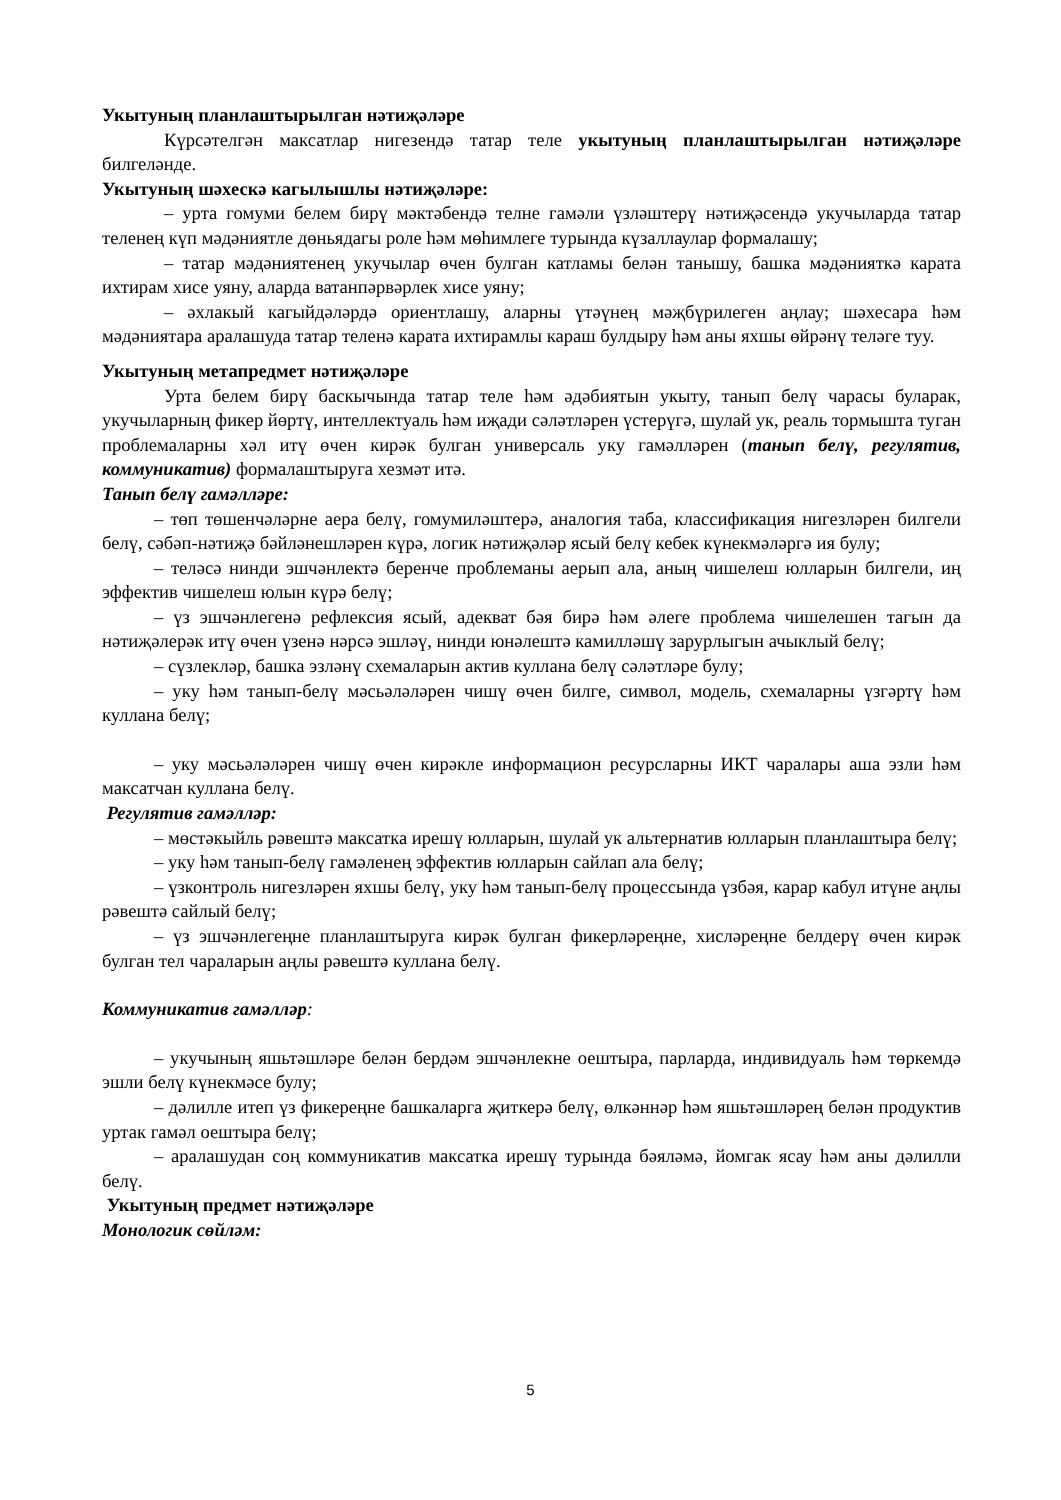Укытуның планлаштырылган нәтиҗәләре
Күрсәтелгән максатлар нигезендә татар теле укытуның планлаштырылган нәтиҗәләре билгеләнде.
Укытуның шәхескә кагылышлы нәтиҗәләре:
– урта гомуми белем бирү мәктәбендә телне гамәли үзләштерү нәтиҗәсендә укучыларда татар теленең күп мәдәниятле дөньядагы роле һәм мөһимлеге турында күзаллаулар формалашу;
– татар мәдәниятенең укучылар өчен булган катламы белән танышу, башка мәдәнияткә карата ихтирам хисе уяну, аларда ватанпәрвәрлек хисе уяну;
– әхлакый кагыйдәләрдә ориентлашу, аларны үтәүнең мәҗбүрилеген аңлау; шәхесара һәм мәдәниятара аралашуда татар теленә карата ихтирамлы караш булдыру һәм аны яхшы өйрәнү теләге туу.
Укытуның метапредмет нәтиҗәләре
Урта белем бирү баскычында татар теле һәм әдәбиятын укыту, танып белү чарасы буларак, укучыларның фикер йөртү, интеллектуаль һәм иҗади сәләтләрен үстерүгә, шулай ук, реаль тормышта туган проблемаларны хәл итү өчен кирәк булган универсаль уку гамәлләрен (танып белү, регулятив, коммуникатив) формалаштыруга хезмәт итә.
Танып белү гамәлләре:
– төп төшенчәләрне аера белү, гомумиләштерә, аналогия таба, классификация нигезләрен билгели белү, сәбәп-нәтиҗә бәйләнешләрен күрә, логик нәтиҗәләр ясый белү кебек күнекмәләргә ия булу;
– теләсә нинди эшчәнлектә беренче проблеманы аерып ала, аның чишелеш юлларын билгели, иң эффектив чишелеш юлын күрә белү;
– үз эшчәнлегенә рефлексия ясый, адекват бәя бирә һәм әлеге проблема чишелешен тагын да нәтиҗәлерәк итү өчен үзенә нәрсә эшләү, нинди юнәлештә камилләшү зарурлыгын ачыклый белү;
– сүзлекләр, башка эзләнү схемаларын актив куллана белү сәләтләре булу;
– уку һәм танып-белү мәсьәләләрен чишү өчен билге, символ, модель, схемаларны үзгәртү һәм куллана белү;
– уку мәсьәләләрен чишү өчен кирәкле информацион ресурсларны ИКТ чаралары аша эзли һәм максатчан куллана белү.
Регулятив гамәлләр:
– мөстәкыйль рәвештә максатка ирешү юлларын, шулай ук альтернатив юлларын планлаштыра белү;
– уку һәм танып-белү гамәленең эффектив юлларын сайлап ала белү;
– үзконтроль нигезләрен яхшы белү, уку һәм танып-белү процессында үзбәя, карар кабул итүне аңлы рәвештә сайлый белү;
– үз эшчәнлегеңне планлаштыруга кирәк булган фикерләреңне, хисләреңне белдерү өчен кирәк булган тел чараларын аңлы рәвештә куллана белү.
Коммуникатив гамәлләр:
– укучының яшьтәшләре белән бердәм эшчәнлекне оештыра, парларда, индивидуаль һәм төркемдә эшли белү күнекмәсе булу;
– дәлилле итеп үз фикереңне башкаларга җиткерә белү, өлкәннәр һәм яшьтәшләрең белән продуктив уртак гамәл оештыра белү;
– аралашудан соң коммуникатив максатка ирешү турында бәяләмә, йомгак ясау һәм аны дәлилли белү.
Укытуның предмет нәтиҗәләре
Монологик сөйләм:
5